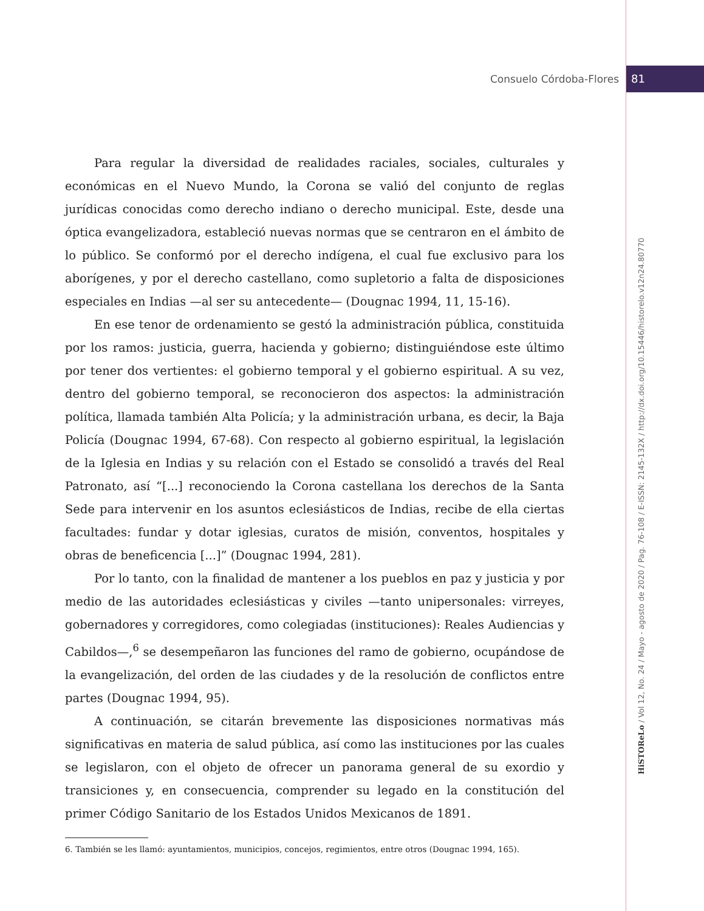Consuelo Córdoba-Flores 81
HiSTOReLo / Vol 12, No. 24 / Mayo - agosto de 2020 / Pag. 76-108 / E-ISSN: 2145-132X / http://dx.doi.org/10.15446/historelo.v12n24.80770
Para regular la diversidad de realidades raciales, sociales, culturales y económicas en el Nuevo Mundo, la Corona se valió del conjunto de reglas jurídicas conocidas como derecho indiano o derecho municipal. Este, desde una óptica evangelizadora, estableció nuevas normas que se centraron en el ámbito de lo público. Se conformó por el derecho indígena, el cual fue exclusivo para los aborígenes, y por el derecho castellano, como supletorio a falta de disposiciones especiales en Indias —al ser su antecedente— (Dougnac 1994, 11, 15-16).
En ese tenor de ordenamiento se gestó la administración pública, constituida por los ramos: justicia, guerra, hacienda y gobierno; distinguiéndose este último por tener dos vertientes: el gobierno temporal y el gobierno espiritual. A su vez, dentro del gobierno temporal, se reconocieron dos aspectos: la administración política, llamada también Alta Policía; y la administración urbana, es decir, la Baja Policía (Dougnac 1994, 67-68). Con respecto al gobierno espiritual, la legislación de la Iglesia en Indias y su relación con el Estado se consolidó a través del Real Patronato, así “[...] reconociendo la Corona castellana los derechos de la Santa Sede para intervenir en los asuntos eclesiásticos de Indias, recibe de ella ciertas facultades: fundar y dotar iglesias, curatos de misión, conventos, hospitales y obras de beneficencia [...]” (Dougnac 1994, 281).
Por lo tanto, con la finalidad de mantener a los pueblos en paz y justicia y por medio de las autoridades eclesiásticas y civiles —tanto unipersonales: virreyes, gobernadores y corregidores, como colegiadas (instituciones): Reales Audiencias y Cabildos—,<sup>6</sup> se desempeñaron las funciones del ramo de gobierno, ocupándose de la evangelización, del orden de las ciudades y de la resolución de conflictos entre partes (Dougnac 1994, 95).
A continuación, se citarán brevemente las disposiciones normativas más significativas en materia de salud pública, así como las instituciones por las cuales se legislaron, con el objeto de ofrecer un panorama general de su exordio y transiciones y, en consecuencia, comprender su legado en la constitución del primer Código Sanitario de los Estados Unidos Mexicanos de 1891.
6. También se les llamó: ayuntamientos, municipios, concejos, regimientos, entre otros (Dougnac 1994, 165).